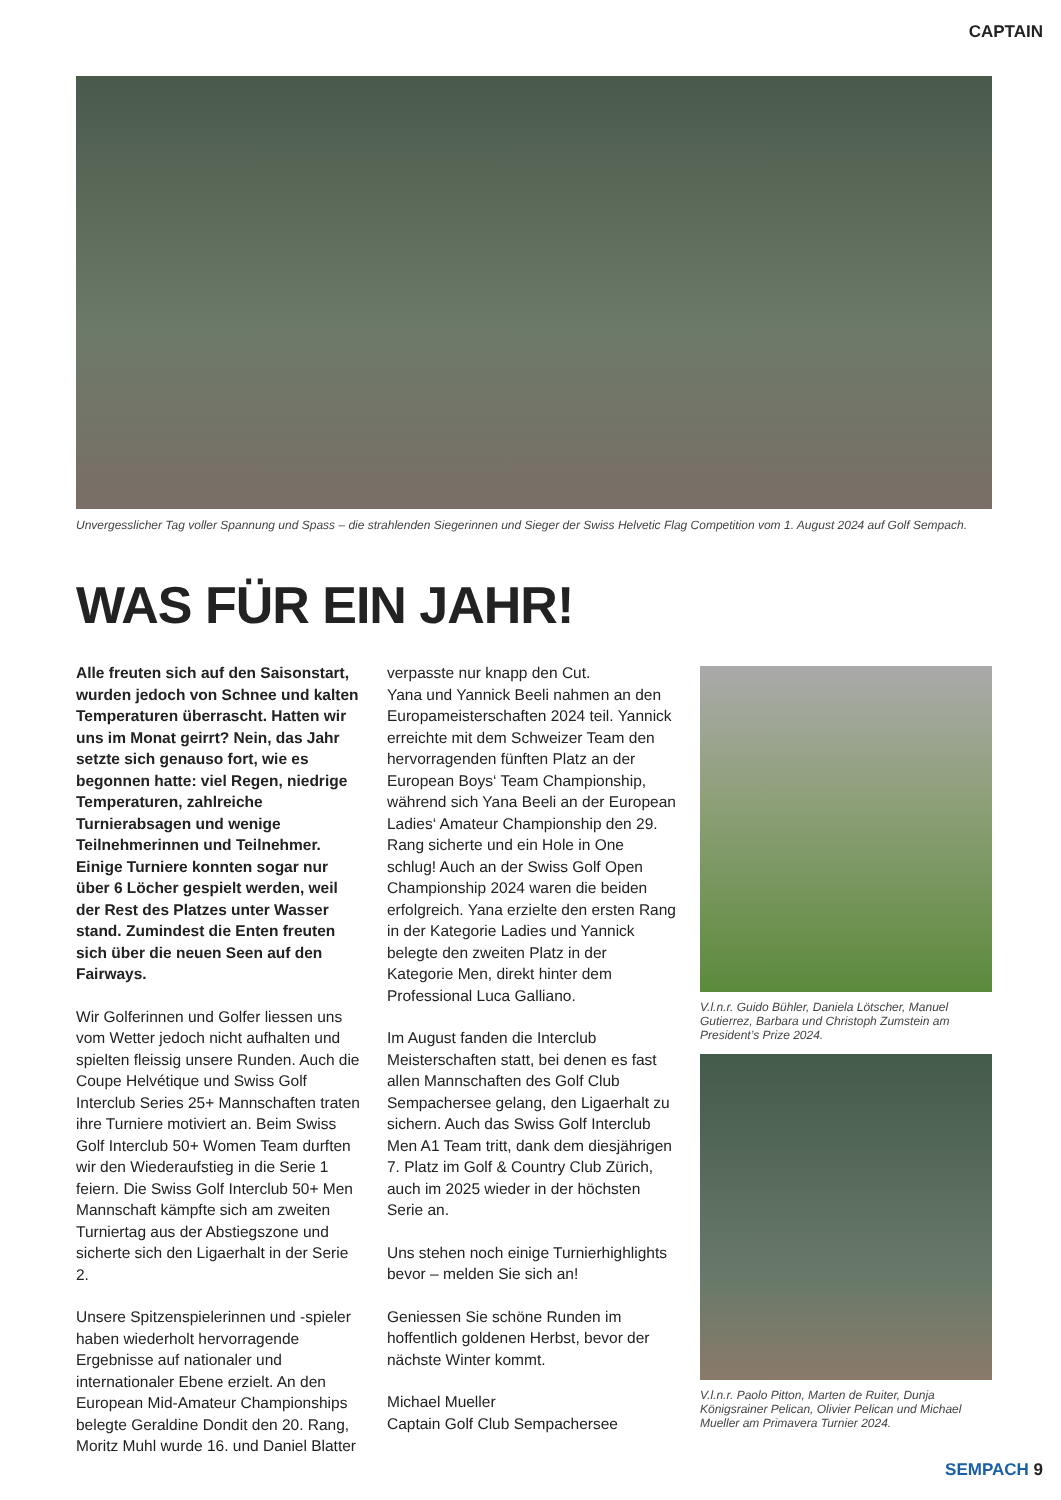CAPTAIN
Unvergesslicher Tag voller Spannung und Spass – die strahlenden Siegerinnen und Sieger der Swiss Helvetic Flag Competition vom 1. August 2024 auf Golf Sempach.
WAS FÜR EIN JAHR!
Alle freuten sich auf den Saisonstart, wurden jedoch von Schnee und kalten Temperaturen überrascht. Hatten wir uns im Monat geirrt? Nein, das Jahr setzte sich genauso fort, wie es begonnen hatte: viel Regen, niedrige Temperaturen, zahlreiche Turnierabsagen und wenige Teilnehmerinnen und Teilnehmer. Einige Turniere konnten sogar nur über 6 Löcher gespielt werden, weil der Rest des Platzes unter Wasser stand. Zumindest die Enten freuten sich über die neuen Seen auf den Fairways.
Wir Golferinnen und Golfer liessen uns vom Wetter jedoch nicht aufhalten und spielten fleissig unsere Runden. Auch die Coupe Helvétique und Swiss Golf Interclub Series 25+ Mannschaften traten ihre Turniere motiviert an. Beim Swiss Golf Interclub 50+ Women Team durften wir den Wiederaufstieg in die Serie 1 feiern. Die Swiss Golf Interclub 50+ Men Mannschaft kämpfte sich am zweiten Turniertag aus der Abstiegszone und sicherte sich den Ligaerhalt in der Serie 2.
Unsere Spitzenspielerinnen und -spieler haben wiederholt hervorragende Ergebnisse auf nationaler und internationaler Ebene erzielt. An den European Mid-Amateur Championships belegte Geraldine Dondit den 20. Rang, Moritz Muhl wurde 16. und Daniel Blatter
verpasste nur knapp den Cut.
Yana und Yannick Beeli nahmen an den Europameisterschaften 2024 teil. Yannick erreichte mit dem Schweizer Team den hervorragenden fünften Platz an der European Boys‘ Team Championship, während sich Yana Beeli an der European Ladies‘ Amateur Championship den 29. Rang sicherte und ein Hole in One schlug! Auch an der Swiss Golf Open Championship 2024 waren die beiden erfolgreich. Yana erzielte den ersten Rang in der Kategorie Ladies und Yannick belegte den zweiten Platz in der Kategorie Men, direkt hinter dem Professional Luca Galliano.
Im August fanden die Interclub Meisterschaften statt, bei denen es fast allen Mannschaften des Golf Club Sempachersee gelang, den Ligaerhalt zu sichern. Auch das Swiss Golf Interclub Men A1 Team tritt, dank dem diesjährigen 7. Platz im Golf & Country Club Zürich, auch im 2025 wieder in der höchsten Serie an.
Uns stehen noch einige Turnierhighlights bevor – melden Sie sich an!
Geniessen Sie schöne Runden im hoffentlich goldenen Herbst, bevor der nächste Winter kommt.
Michael Mueller
Captain Golf Club Sempachersee
V.l.n.r. Guido Bühler, Daniela Lötscher, Manuel Gutierrez, Barbara und Christoph Zumstein am President’s Prize 2024.
V.l.n.r. Paolo Pitton, Marten de Ruiter, Dunja Königsrainer Pelican, Olivier Pelican und Michael Mueller am Primavera Turnier 2024.
SEMPACH 9